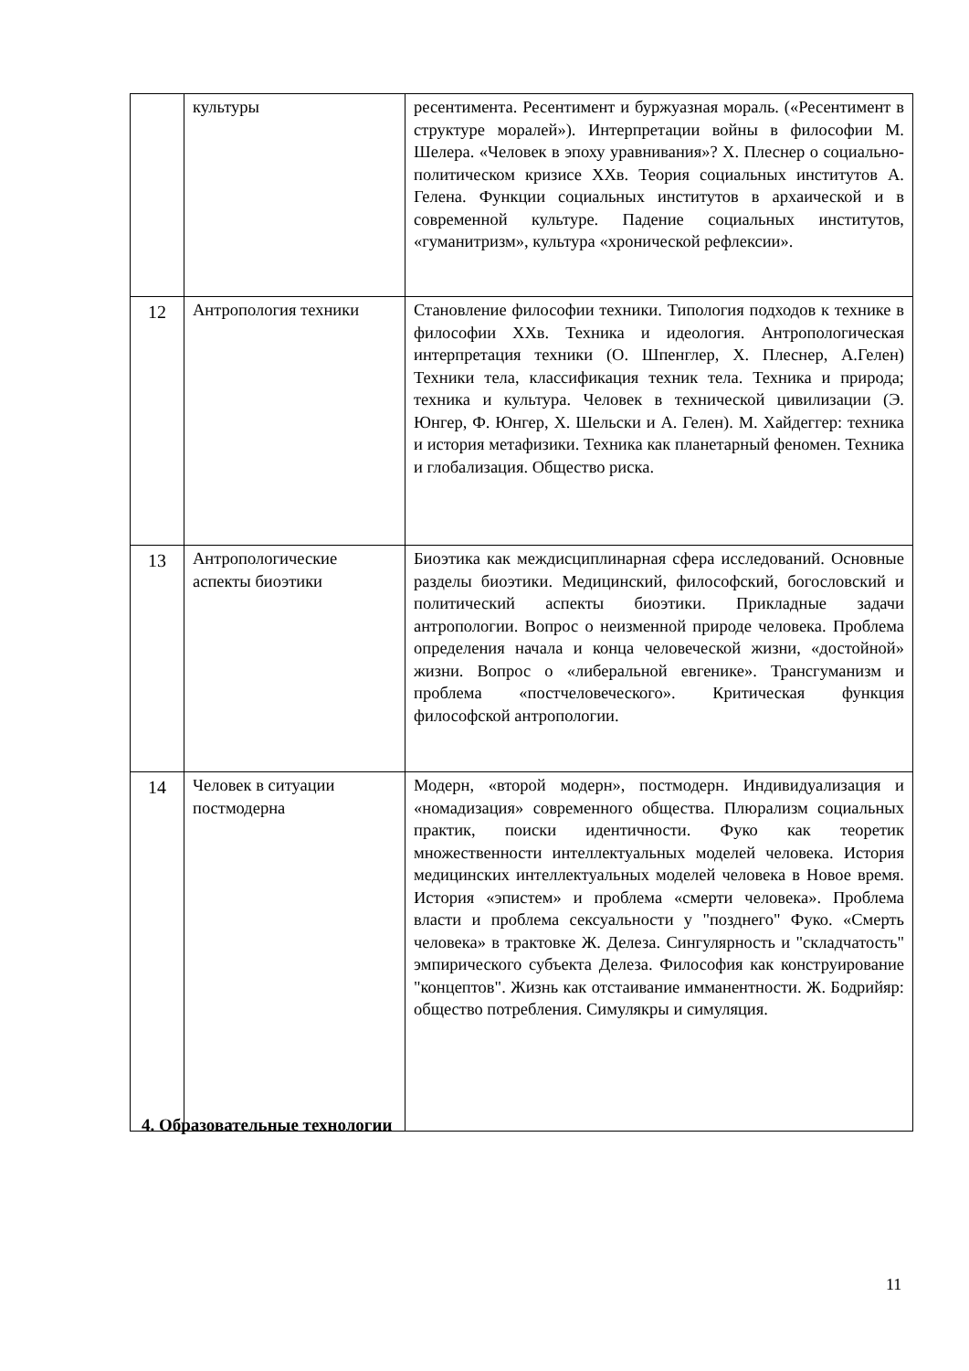| | культуры | ресентимента. Ресентимент и буржуазная мораль. («Ресентимент в структуре моралей»). Интерпретации войны в философии М. Шелера. «Человек в эпоху уравнивания»? Х. Плеснер о социально-политическом кризисе ХХв. Теория социальных институтов А. Гелена. Функции социальных институтов в архаической и в современной культуре. Падение социальных институтов, «гуманитризм», культура «хронической рефлексии». |
| 12 | Антропология техники | Становление философии техники. Типология подходов к технике в философии ХХв. Техника и идеология. Антропологическая интерпретация техники (О. Шпенглер, Х. Плеснер, А.Гелен) Техники тела, классификация техник тела. Техника и природа; техника и культура. Человек в технической цивилизации (Э. Юнгер, Ф. Юнгер, Х. Шельски и А. Гелен). М. Хайдеггер: техника и история метафизики. Техника как планетарный феномен. Техника и глобализация. Общество риска. |
| 13 | Антропологические аспекты биоэтики | Биоэтика как междисциплинарная сфера исследований. Основные разделы биоэтики. Медицинский, философский, богословский и политический аспекты биоэтики. Прикладные задачи антропологии. Вопрос о неизменной природе человека. Проблема определения начала и конца человеческой жизни, «достойной» жизни. Вопрос о «либеральной евгенике». Трансгуманизм и проблема «постчеловеческого». Критическая функция философской антропологии. |
| 14 | Человек в ситуации постмодерна | Модерн, «второй модерн», постмодерн. Индивидуализация и «номадизация» современного общества. Плюрализм социальных практик, поиски идентичности. Фуко как теоретик множественности интеллектуальных моделей человека. История медицинских интеллектуальных моделей человека в Новое время. История «эпистем» и проблема «смерти человека». Проблема власти и проблема сексуальности у "позднего" Фуко. «Смерть человека» в трактовке Ж. Делеза. Сингулярность и "складчатость" эмпирического субъекта Делеза. Философия как конструирование "концептов". Жизнь как отстаивание имманентности. Ж. Бодрийяр: общество потребления. Симулякры и симуляция. |
4. Образовательные технологии
11